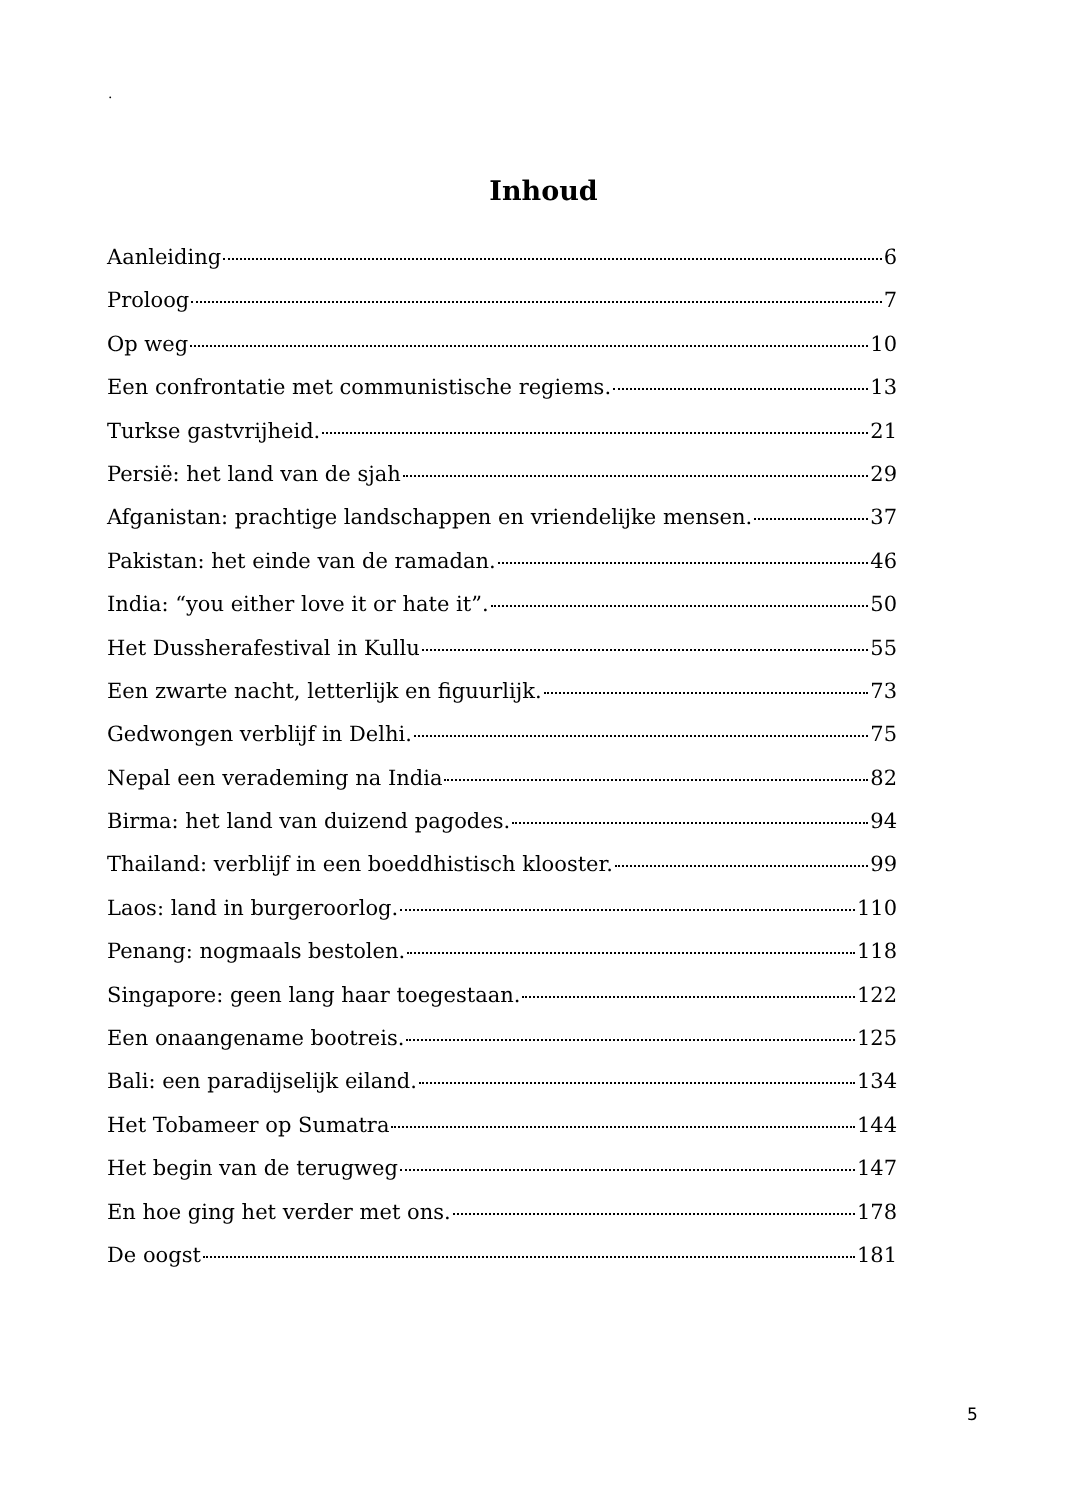.
Inhoud
Aanleiding 6
Proloog 7
Op weg 10
Een confrontatie met communistische regiems. 13
Turkse gastvrijheid. 21
Persië: het land van de sjah 29
Afganistan: prachtige landschappen en vriendelijke mensen. 37
Pakistan: het einde van de ramadan. 46
India: “you either love it or hate it”. 50
Het Dussherafestival in Kullu 55
Een zwarte nacht, letterlijk en figuurlijk. 73
Gedwongen verblijf in Delhi. 75
Nepal een verademing na India 82
Birma: het land van duizend pagodes. 94
Thailand: verblijf in een boeddhistisch klooster. 99
Laos: land in burgeroorlog. 110
Penang: nogmaals bestolen. 118
Singapore: geen lang haar toegestaan. 122
Een onaangename bootreis. 125
Bali: een paradijselijk eiland. 134
Het Tobameer op Sumatra 144
Het begin van de terugweg 147
En hoe ging het verder met ons. 178
De oogst 181
5